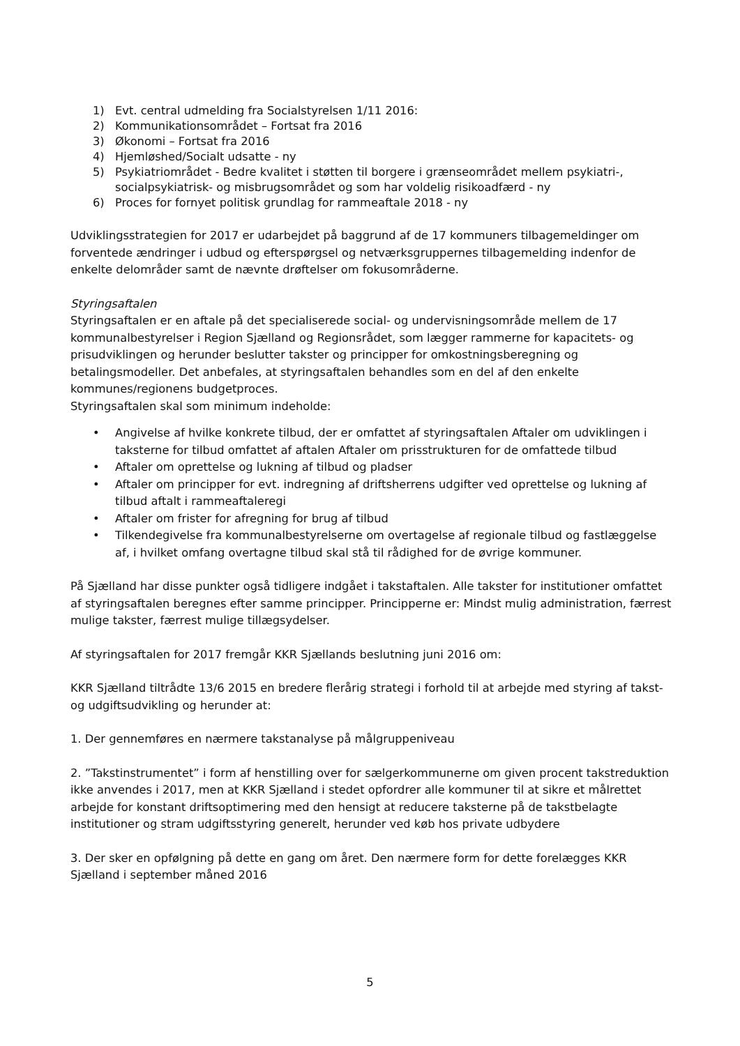1) Evt. central udmelding fra Socialstyrelsen 1/11 2016:
2) Kommunikationsområdet – Fortsat fra 2016
3) Økonomi – Fortsat fra 2016
4) Hjemløshed/Socialt udsatte - ny
5) Psykiatriområdet - Bedre kvalitet i støtten til borgere i grænseområdet mellem psykiatri-, socialpsykiatrisk- og misbrugsområdet og som har voldelig risikoadfærd - ny
6) Proces for fornyet politisk grundlag for rammeaftale 2018 - ny
Udviklingsstrategien for 2017 er udarbejdet på baggrund af de 17 kommuners tilbagemeldinger om forventede ændringer i udbud og efterspørgsel og netværksgruppernes tilbagemelding indenfor de enkelte delområder samt de nævnte drøftelser om fokusområderne.
Styringsaftalen
Styringsaftalen er en aftale på det specialiserede social- og undervisningsområde mellem de 17 kommunalbestyrelser i Region Sjælland og Regionsrådet, som lægger rammerne for kapacitets- og prisudviklingen og herunder beslutter takster og principper for omkostningsberegning og betalingsmodeller. Det anbefales, at styringsaftalen behandles som en del af den enkelte kommunes/regionens budgetproces.
Styringsaftalen skal som minimum indeholde:
• Angivelse af hvilke konkrete tilbud, der er omfattet af styringsaftalen Aftaler om udviklingen i taksterne for tilbud omfattet af aftalen Aftaler om prisstrukturen for de omfattede tilbud
• Aftaler om oprettelse og lukning af tilbud og pladser
• Aftaler om principper for evt. indregning af driftsherrens udgifter ved oprettelse og lukning af tilbud aftalt i rammeaftaleregi
• Aftaler om frister for afregning for brug af tilbud
• Tilkendegivelse fra kommunalbestyrelserne om overtagelse af regionale tilbud og fastlæggelse af, i hvilket omfang overtagne tilbud skal stå til rådighed for de øvrige kommuner.
På Sjælland har disse punkter også tidligere indgået i takstaftalen. Alle takster for institutioner omfattet af styringsaftalen beregnes efter samme principper. Principperne er: Mindst mulig administration, færrest mulige takster, færrest mulige tillægsydelser.
Af styringsaftalen for 2017 fremgår KKR Sjællands beslutning juni 2016 om:
KKR Sjælland tiltrådte 13/6 2015 en bredere flerårig strategi i forhold til at arbejde med styring af takst- og udgiftsudvikling og herunder at:
1. Der gennemføres en nærmere takstanalyse på målgruppeniveau
2. ”Takstinstrumentet” i form af henstilling over for sælgerkommunerne om given procent takstreduktion ikke anvendes i 2017, men at KKR Sjælland i stedet opfordrer alle kommuner til at sikre et målrettet arbejde for konstant driftsoptimering med den hensigt at reducere taksterne på de takstbelagte institutioner og stram udgiftsstyring generelt, herunder ved køb hos private udbydere
3. Der sker en opfølgning på dette en gang om året. Den nærmere form for dette forelægges KKR Sjælland i september måned 2016
5